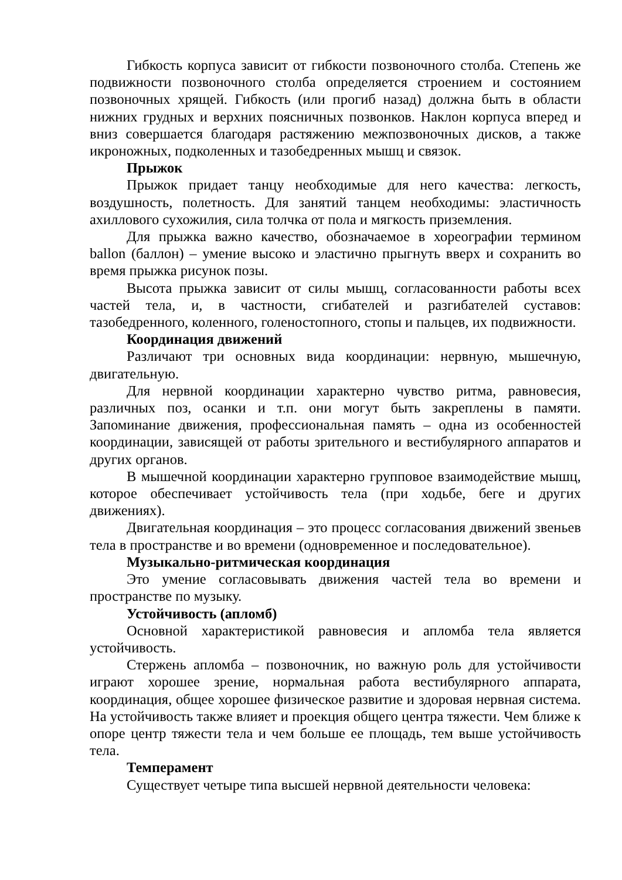Гибкость корпуса зависит от гибкости позвоночного столба. Степень же подвижности позвоночного столба определяется строением и состоянием позвоночных хрящей. Гибкость (или прогиб назад) должна быть в области нижних грудных и верхних поясничных позвонков. Наклон корпуса вперед и вниз совершается благодаря растяжению межпозвоночных дисков, а также икроножных, подколенных и тазобедренных мышц и связок.
Прыжок
Прыжок придает танцу необходимые для него качества: легкость, воздушность, полетность. Для занятий танцем необходимы: эластичность ахиллового сухожилия, сила толчка от пола и мягкость приземления.
Для прыжка важно качество, обозначаемое в хореографии термином ballon (баллон) – умение высоко и эластично прыгнуть вверх и сохранить во время прыжка рисунок позы.
Высота прыжка зависит от силы мышц, согласованности работы всех частей тела, и, в частности, сгибателей и разгибателей суставов: тазобедренного, коленного, голеностопного, стопы и пальцев, их подвижности.
Координация движений
Различают три основных вида координации: нервную, мышечную, двигательную.
Для нервной координации характерно чувство ритма, равновесия, различных поз, осанки и т.п. они могут быть закреплены в памяти. Запоминание движения, профессиональная память – одна из особенностей координации, зависящей от работы зрительного и вестибулярного аппаратов и других органов.
В мышечной координации характерно групповое взаимодействие мышц, которое обеспечивает устойчивость тела (при ходьбе, беге и других движениях).
Двигательная координация – это процесс согласования движений звеньев тела в пространстве и во времени (одновременное и последовательное).
Музыкально-ритмическая координация
Это умение согласовывать движения частей тела во времени и пространстве по музыку.
Устойчивость (апломб)
Основной характеристикой равновесия и апломба тела является устойчивость.
Стержень апломба – позвоночник, но важную роль для устойчивости играют хорошее зрение, нормальная работа вестибулярного аппарата, координация, общее хорошее физическое развитие и здоровая нервная система. На устойчивость также влияет и проекция общего центра тяжести. Чем ближе к опоре центр тяжести тела и чем больше ее площадь, тем выше устойчивость тела.
Темперамент
Существует четыре типа высшей нервной деятельности человека: